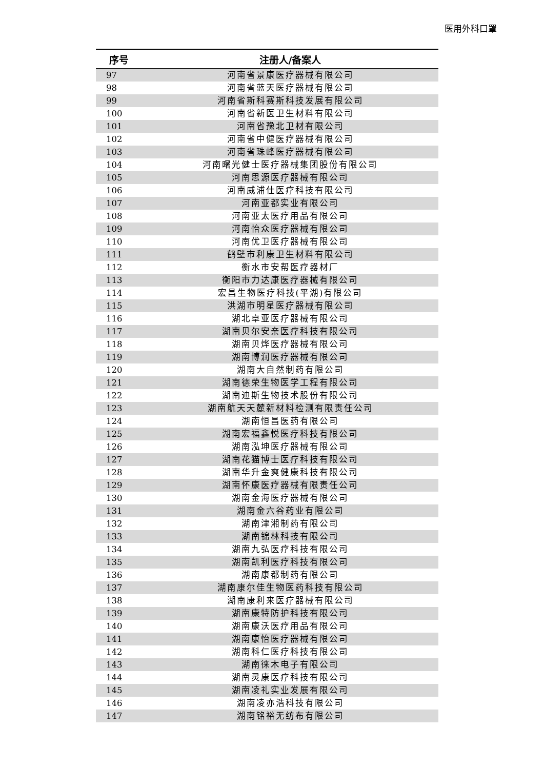医用外科口罩
| 序号 | 注册人/备案人 |
| --- | --- |
| 97 | 河南省景康医疗器械有限公司 |
| 98 | 河南省蓝天医疗器械有限公司 |
| 99 | 河南省斯科赛斯科技发展有限公司 |
| 100 | 河南省新医卫生材料有限公司 |
| 101 | 河南省豫北卫材有限公司 |
| 102 | 河南省中健医疗器械有限公司 |
| 103 | 河南省珠峰医疗器械有限公司 |
| 104 | 河南曙光健士医疗器械集团股份有限公司 |
| 105 | 河南思源医疗器械有限公司 |
| 106 | 河南威浦仕医疗科技有限公司 |
| 107 | 河南亚都实业有限公司 |
| 108 | 河南亚太医疗用品有限公司 |
| 109 | 河南怡众医疗器械有限公司 |
| 110 | 河南优卫医疗器械有限公司 |
| 111 | 鹤壁市利康卫生材料有限公司 |
| 112 | 衡水市安帮医疗器材厂 |
| 113 | 衡阳市力达康医疗器械有限公司 |
| 114 | 宏昌生物医疗科技(平湖)有限公司 |
| 115 | 洪湖市明星医疗器械有限公司 |
| 116 | 湖北卓亚医疗器械有限公司 |
| 117 | 湖南贝尔安亲医疗科技有限公司 |
| 118 | 湖南贝烨医疗器械有限公司 |
| 119 | 湖南博润医疗器械有限公司 |
| 120 | 湖南大自然制药有限公司 |
| 121 | 湖南德荣生物医学工程有限公司 |
| 122 | 湖南迪斯生物技术股份有限公司 |
| 123 | 湖南航天天麓新材料检测有限责任公司 |
| 124 | 湖南恒昌医药有限公司 |
| 125 | 湖南宏福鑫悦医疗科技有限公司 |
| 126 | 湖南泓坤医疗器械有限公司 |
| 127 | 湖南花猫博士医疗科技有限公司 |
| 128 | 湖南华升金爽健康科技有限公司 |
| 129 | 湖南怀康医疗器械有限责任公司 |
| 130 | 湖南金海医疗器械有限公司 |
| 131 | 湖南金六谷药业有限公司 |
| 132 | 湖南津湘制药有限公司 |
| 133 | 湖南锦林科技有限公司 |
| 134 | 湖南九弘医疗科技有限公司 |
| 135 | 湖南凯利医疗科技有限公司 |
| 136 | 湖南康都制药有限公司 |
| 137 | 湖南康尔佳生物医药科技有限公司 |
| 138 | 湖南康利来医疗器械有限公司 |
| 139 | 湖南康特防护科技有限公司 |
| 140 | 湖南康沃医疗用品有限公司 |
| 141 | 湖南康怡医疗器械有限公司 |
| 142 | 湖南科仁医疗科技有限公司 |
| 143 | 湖南徕木电子有限公司 |
| 144 | 湖南灵康医疗科技有限公司 |
| 145 | 湖南凌礼实业发展有限公司 |
| 146 | 湖南凌亦浩科技有限公司 |
| 147 | 湖南铭裕无纺布有限公司 |